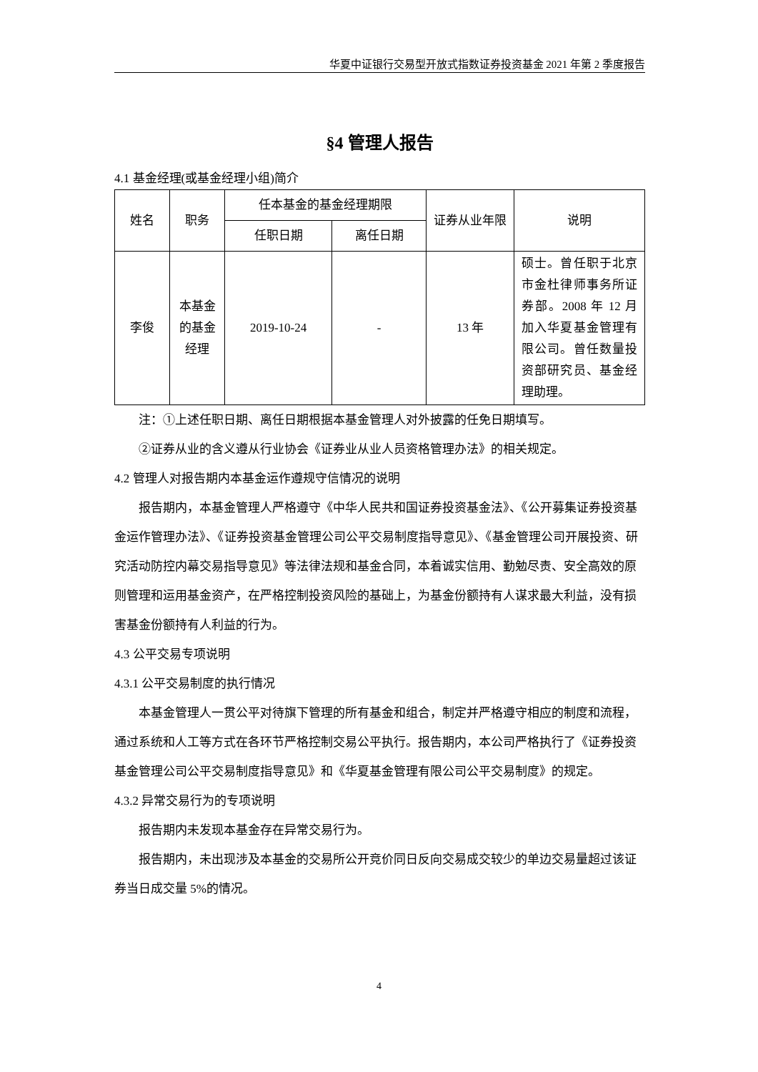华夏中证银行交易型开放式指数证券投资基金 2021 年第 2 季度报告
§4 管理人报告
4.1 基金经理(或基金经理小组)简介
| 姓名 | 职务 | 任本基金的基金经理期限 | | 证券从业年限 | 说明 |
| --- | --- | --- | --- | --- | --- |
| | | 任职日期 | 离任日期 | | |
| 李俊 | 本基金的基金经理 | 2019-10-24 | - | 13 年 | 硕士。曾任职于北京市金杜律师事务所证券部。2008 年 12 月加入华夏基金管理有限公司。曾任数量投资部研究员、基金经理助理。 |
注：①上述任职日期、离任日期根据本基金管理人对外披露的任免日期填写。
②证券从业的含义遵从行业协会《证券业从业人员资格管理办法》的相关规定。
4.2 管理人对报告期内本基金运作遵规守信情况的说明
报告期内，本基金管理人严格遵守《中华人民共和国证券投资基金法》、《公开募集证券投资基金运作管理办法》、《证券投资基金管理公司公平交易制度指导意见》、《基金管理公司开展投资、研究活动防控内幕交易指导意见》等法律法规和基金合同，本着诚实信用、勤勉尽责、安全高效的原则管理和运用基金资产，在严格控制投资风险的基础上，为基金份额持有人谋求最大利益，没有损害基金份额持有人利益的行为。
4.3 公平交易专项说明
4.3.1 公平交易制度的执行情况
本基金管理人一贯公平对待旗下管理的所有基金和组合，制定并严格遵守相应的制度和流程，通过系统和人工等方式在各环节严格控制交易公平执行。报告期内，本公司严格执行了《证券投资基金管理公司公平交易制度指导意见》和《华夏基金管理有限公司公平交易制度》的规定。
4.3.2 异常交易行为的专项说明
报告期内未发现本基金存在异常交易行为。
报告期内，未出现涉及本基金的交易所公开竞价同日反向交易成交较少的单边交易量超过该证券当日成交量 5%的情况。
4